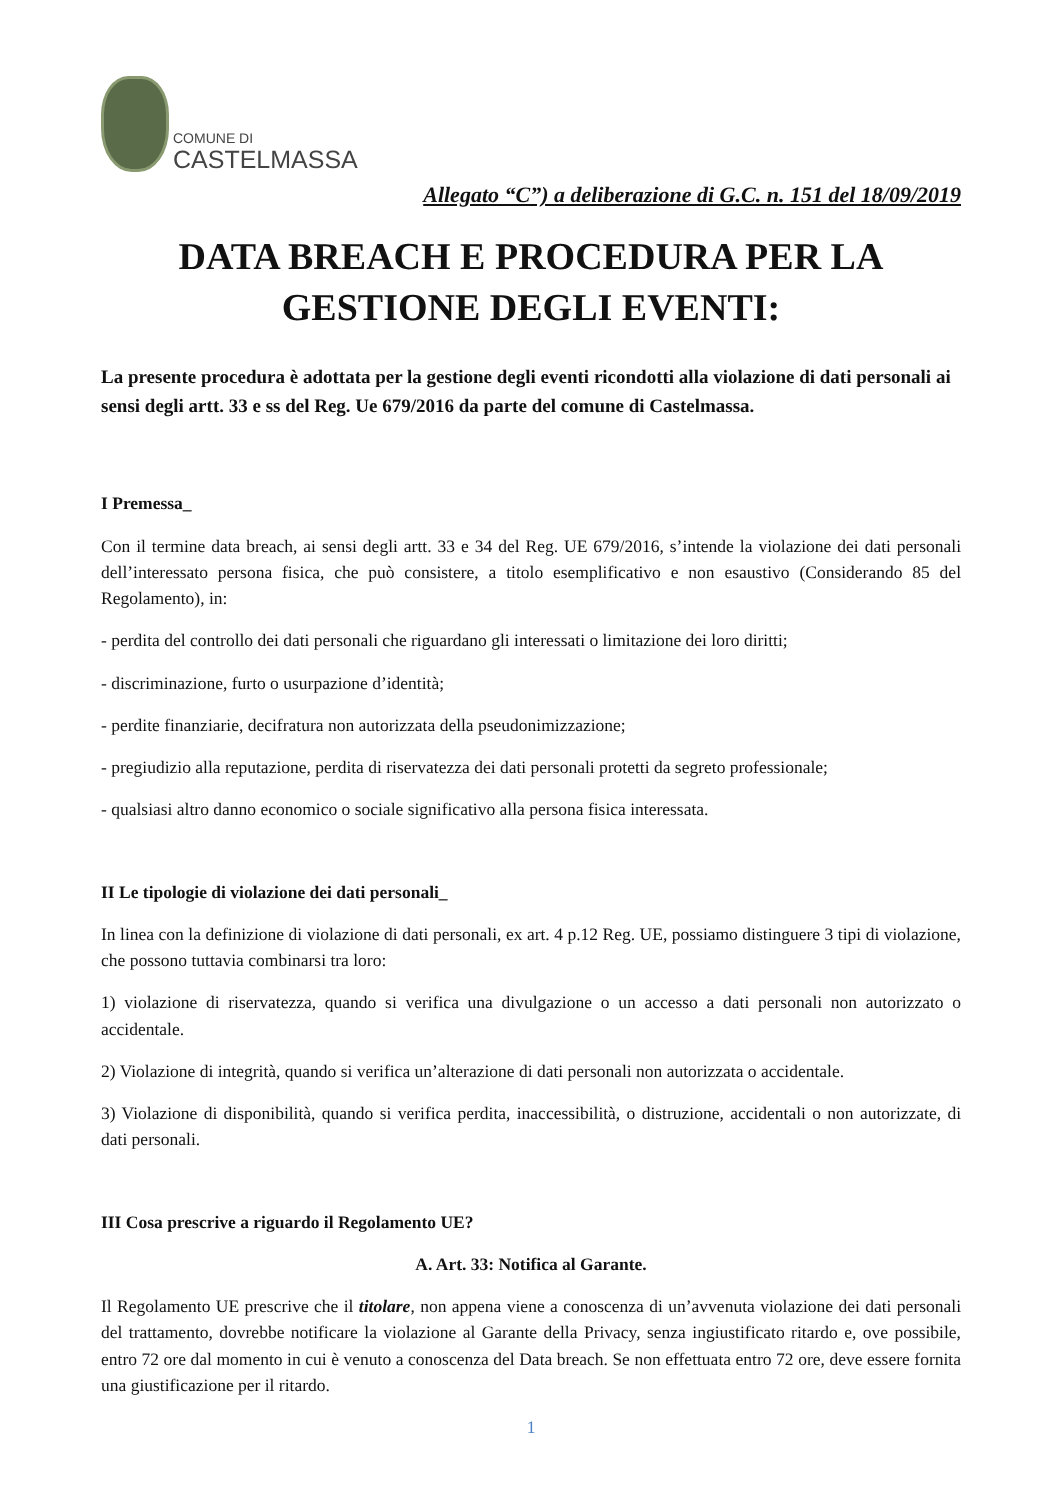COMUNE DI
CASTELMASSA
Allegato “C”) a deliberazione di G.C. n. 151 del 18/09/2019
DATA BREACH E PROCEDURA PER LA
GESTIONE DEGLI EVENTI:
La presente procedura è adottata per la gestione degli eventi ricondotti alla violazione di dati personali ai sensi degli artt. 33 e ss del Reg. Ue 679/2016 da parte del comune di Castelmassa.
I Premessa_
Con il termine data breach, ai sensi degli artt. 33 e 34 del Reg. UE 679/2016, s’intende la violazione dei dati personali dell’interessato persona fisica, che può consistere, a titolo esemplificativo e non esaustivo (Considerando 85 del Regolamento), in:
- perdita del controllo dei dati personali che riguardano gli interessati o limitazione dei loro diritti;
- discriminazione, furto o usurpazione d’identità;
- perdite finanziarie, decifratura non autorizzata della pseudonimizzazione;
- pregiudizio alla reputazione, perdita di riservatezza dei dati personali protetti da segreto professionale;
- qualsiasi altro danno economico o sociale significativo alla persona fisica interessata.
II Le tipologie di violazione dei dati personali_
In linea con la definizione di violazione di dati personali, ex art. 4 p.12 Reg. UE, possiamo distinguere 3 tipi di violazione, che possono tuttavia combinarsi tra loro:
1) violazione di riservatezza, quando si verifica una divulgazione o un accesso a dati personali non autorizzato o accidentale.
2) Violazione di integrità, quando si verifica un’alterazione di dati personali non autorizzata o accidentale.
3) Violazione di disponibilità, quando si verifica perdita, inaccessibilità, o distruzione, accidentali o non autorizzate, di dati personali.
III Cosa prescrive a riguardo il Regolamento UE?
A. Art. 33: Notifica al Garante.
Il Regolamento UE prescrive che il titolare, non appena viene a conoscenza di un’avvenuta violazione dei dati personali del trattamento, dovrebbe notificare la violazione al Garante della Privacy, senza ingiustificato ritardo e, ove possibile, entro 72 ore dal momento in cui è venuto a conoscenza del Data breach. Se non effettuata entro 72 ore, deve essere fornita una giustificazione per il ritardo.
1